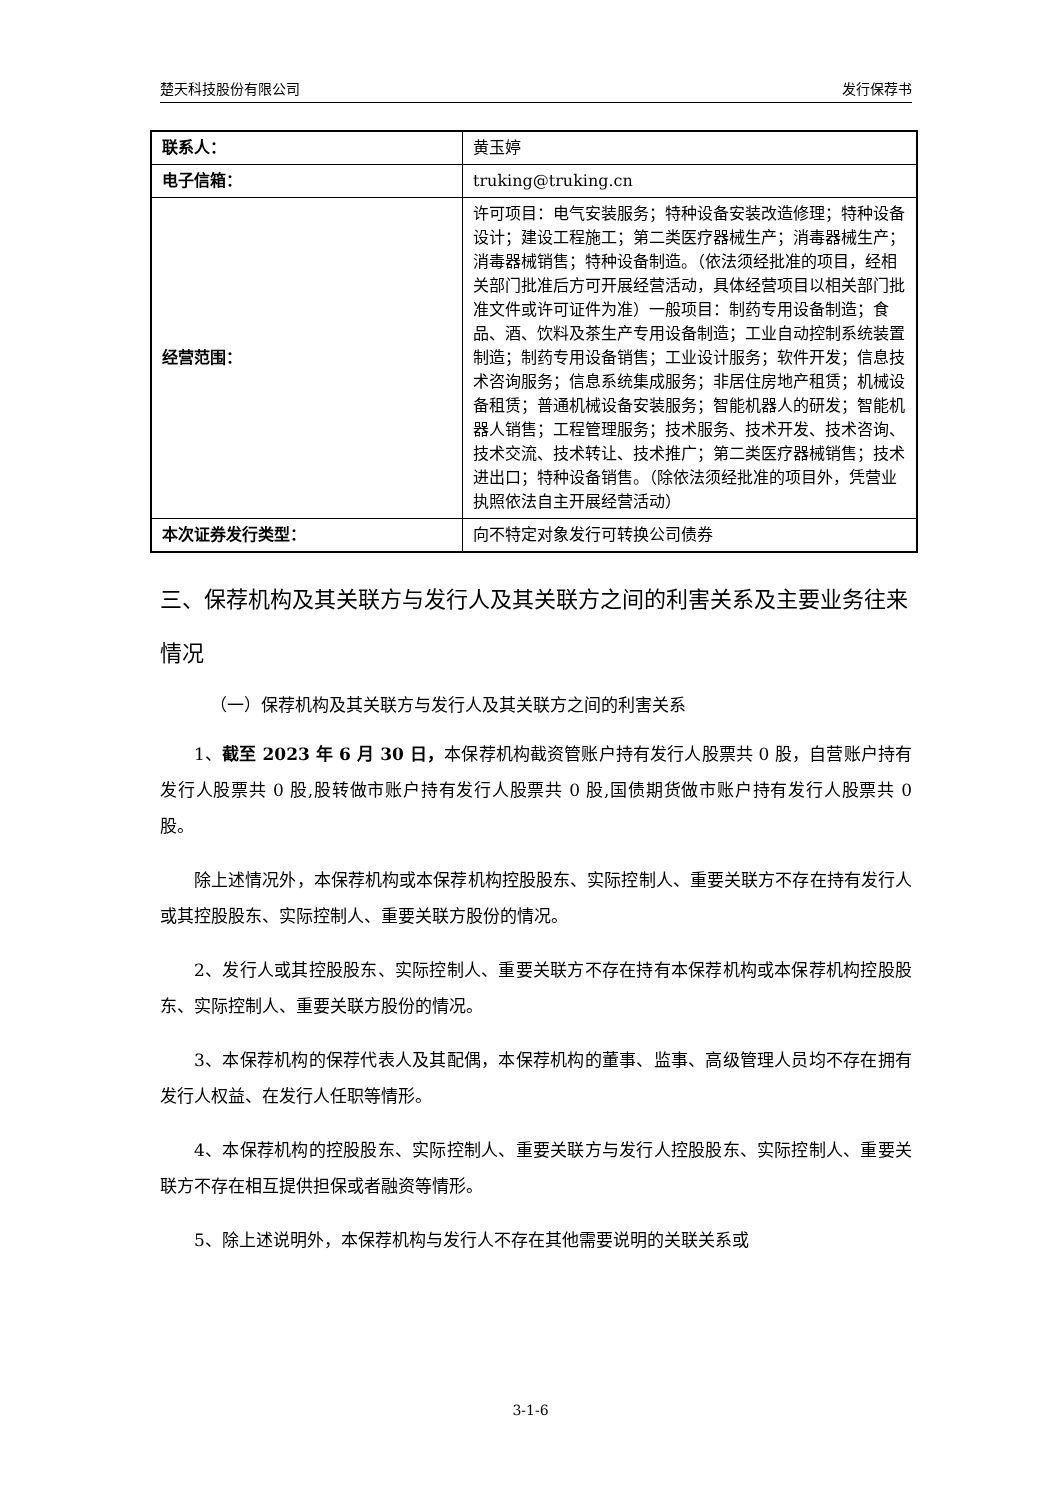楚天科技股份有限公司 发行保荐书
| 联系人： | 黄玉婷 |
| 电子信箱： | truking@truking.cn |
| 经营范围： | 许可项目：电气安装服务；特种设备安装改造修理；特种设备设计；建设工程施工；第二类医疗器械生产；消毒器械生产；消毒器械销售；特种设备制造。（依法须经批准的项目，经相关部门批准后方可开展经营活动，具体经营项目以相关部门批准文件或许可证件为准）一般项目：制药专用设备制造；食品、酒、饮料及茶生产专用设备制造；工业自动控制系统装置制造；制药专用设备销售；工业设计服务；软件开发；信息技术咨询服务；信息系统集成服务；非居住房地产租赁；机械设备租赁；普通机械设备安装服务；智能机器人的研发；智能机器人销售；工程管理服务；技术服务、技术开发、技术咨询、技术交流、技术转让、技术推广；第二类医疗器械销售；技术进出口；特种设备销售。（除依法须经批准的项目外，凭营业执照依法自主开展经营活动） |
| 本次证券发行类型： | 向不特定对象发行可转换公司债券 |
三、保荐机构及其关联方与发行人及其关联方之间的利害关系及主要业务往来情况
（一）保荐机构及其关联方与发行人及其关联方之间的利害关系
1、截至 2023 年 6 月 30 日，本保荐机构截资管账户持有发行人股票共 0 股，自营账户持有发行人股票共 0 股,股转做市账户持有发行人股票共 0 股,国债期货做市账户持有发行人股票共 0 股。
除上述情况外，本保荐机构或本保荐机构控股股东、实际控制人、重要关联方不存在持有发行人或其控股股东、实际控制人、重要关联方股份的情况。
2、发行人或其控股股东、实际控制人、重要关联方不存在持有本保荐机构或本保荐机构控股股东、实际控制人、重要关联方股份的情况。
3、本保荐机构的保荐代表人及其配偶，本保荐机构的董事、监事、高级管理人员均不存在拥有发行人权益、在发行人任职等情形。
4、本保荐机构的控股股东、实际控制人、重要关联方与发行人控股股东、实际控制人、重要关联方不存在相互提供担保或者融资等情形。
5、除上述说明外，本保荐机构与发行人不存在其他需要说明的关联关系或
3-1-6